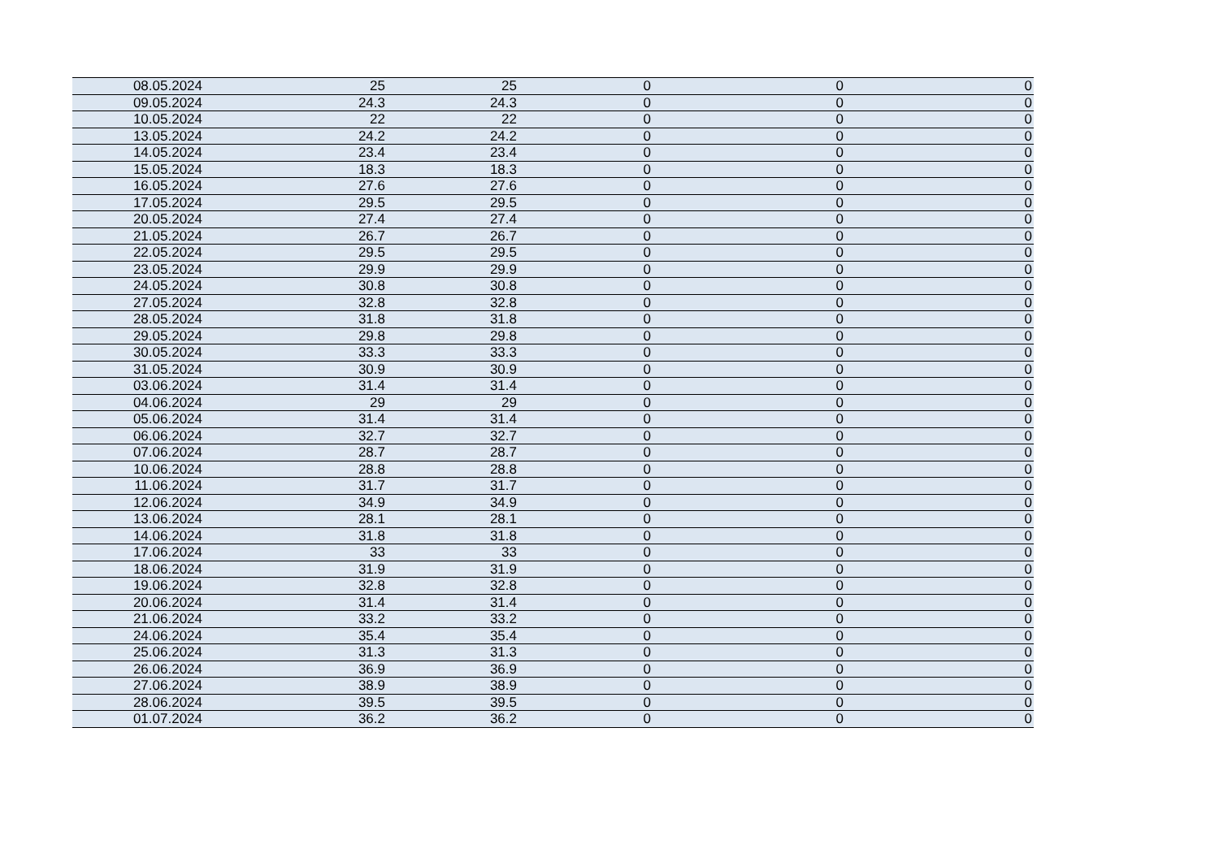| 08.05.2024 | 25 | 25 | 0 | 0 | 0 |
| 09.05.2024 | 24.3 | 24.3 | 0 | 0 | 0 |
| 10.05.2024 | 22 | 22 | 0 | 0 | 0 |
| 13.05.2024 | 24.2 | 24.2 | 0 | 0 | 0 |
| 14.05.2024 | 23.4 | 23.4 | 0 | 0 | 0 |
| 15.05.2024 | 18.3 | 18.3 | 0 | 0 | 0 |
| 16.05.2024 | 27.6 | 27.6 | 0 | 0 | 0 |
| 17.05.2024 | 29.5 | 29.5 | 0 | 0 | 0 |
| 20.05.2024 | 27.4 | 27.4 | 0 | 0 | 0 |
| 21.05.2024 | 26.7 | 26.7 | 0 | 0 | 0 |
| 22.05.2024 | 29.5 | 29.5 | 0 | 0 | 0 |
| 23.05.2024 | 29.9 | 29.9 | 0 | 0 | 0 |
| 24.05.2024 | 30.8 | 30.8 | 0 | 0 | 0 |
| 27.05.2024 | 32.8 | 32.8 | 0 | 0 | 0 |
| 28.05.2024 | 31.8 | 31.8 | 0 | 0 | 0 |
| 29.05.2024 | 29.8 | 29.8 | 0 | 0 | 0 |
| 30.05.2024 | 33.3 | 33.3 | 0 | 0 | 0 |
| 31.05.2024 | 30.9 | 30.9 | 0 | 0 | 0 |
| 03.06.2024 | 31.4 | 31.4 | 0 | 0 | 0 |
| 04.06.2024 | 29 | 29 | 0 | 0 | 0 |
| 05.06.2024 | 31.4 | 31.4 | 0 | 0 | 0 |
| 06.06.2024 | 32.7 | 32.7 | 0 | 0 | 0 |
| 07.06.2024 | 28.7 | 28.7 | 0 | 0 | 0 |
| 10.06.2024 | 28.8 | 28.8 | 0 | 0 | 0 |
| 11.06.2024 | 31.7 | 31.7 | 0 | 0 | 0 |
| 12.06.2024 | 34.9 | 34.9 | 0 | 0 | 0 |
| 13.06.2024 | 28.1 | 28.1 | 0 | 0 | 0 |
| 14.06.2024 | 31.8 | 31.8 | 0 | 0 | 0 |
| 17.06.2024 | 33 | 33 | 0 | 0 | 0 |
| 18.06.2024 | 31.9 | 31.9 | 0 | 0 | 0 |
| 19.06.2024 | 32.8 | 32.8 | 0 | 0 | 0 |
| 20.06.2024 | 31.4 | 31.4 | 0 | 0 | 0 |
| 21.06.2024 | 33.2 | 33.2 | 0 | 0 | 0 |
| 24.06.2024 | 35.4 | 35.4 | 0 | 0 | 0 |
| 25.06.2024 | 31.3 | 31.3 | 0 | 0 | 0 |
| 26.06.2024 | 36.9 | 36.9 | 0 | 0 | 0 |
| 27.06.2024 | 38.9 | 38.9 | 0 | 0 | 0 |
| 28.06.2024 | 39.5 | 39.5 | 0 | 0 | 0 |
| 01.07.2024 | 36.2 | 36.2 | 0 | 0 | 0 |